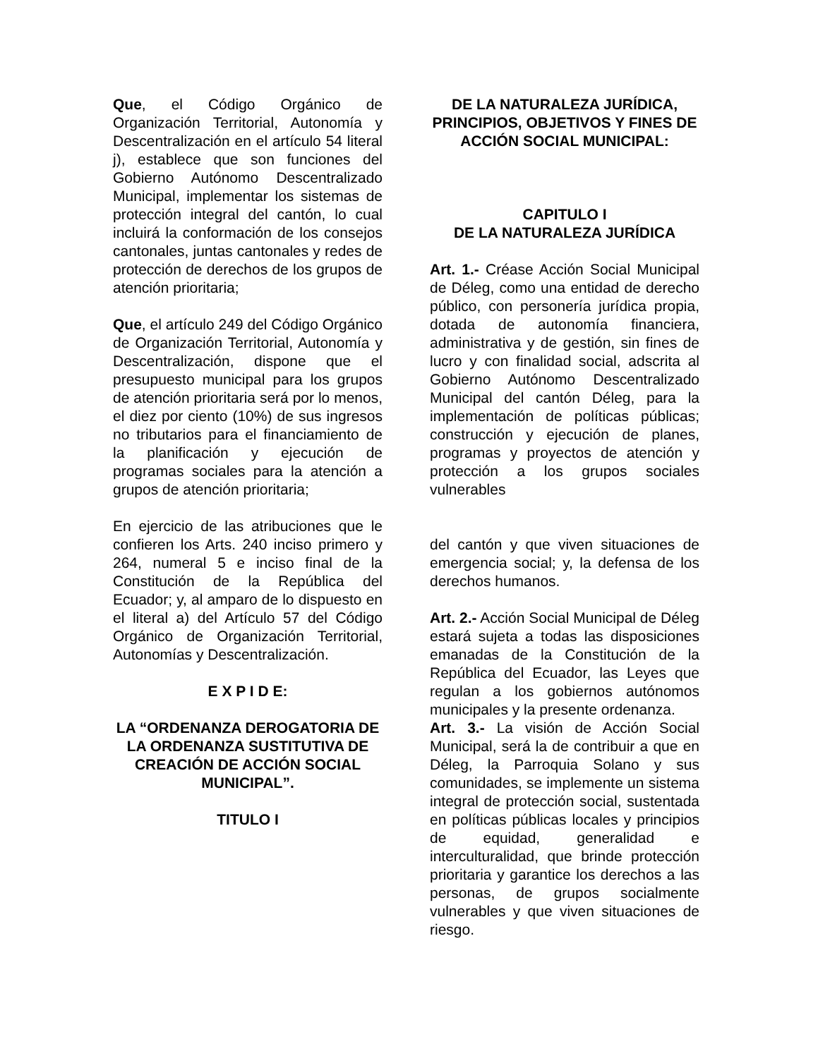Que, el Código Orgánico de Organización Territorial, Autonomía y Descentralización en el artículo 54 literal j), establece que son funciones del Gobierno Autónomo Descentralizado Municipal, implementar los sistemas de protección integral del cantón, lo cual incluirá la conformación de los consejos cantonales, juntas cantonales y redes de protección de derechos de los grupos de atención prioritaria;
Que, el artículo 249 del Código Orgánico de Organización Territorial, Autonomía y Descentralización, dispone que el presupuesto municipal para los grupos de atención prioritaria será por lo menos, el diez por ciento (10%) de sus ingresos no tributarios para el financiamiento de la planificación y ejecución de programas sociales para la atención a grupos de atención prioritaria;
En ejercicio de las atribuciones que le confieren los Arts. 240 inciso primero y 264, numeral 5 e inciso final de la Constitución de la República del Ecuador; y, al amparo de lo dispuesto en el literal a) del Artículo 57 del Código Orgánico de Organización Territorial, Autonomías y Descentralización.
E X P I D E:
LA “ORDENANZA DEROGATORIA DE LA ORDENANZA SUSTITUTIVA DE CREACIÓN DE ACCIÓN SOCIAL MUNICIPAL”.
TITULO I
DE LA NATURALEZA JURÍDICA, PRINCIPIOS, OBJETIVOS Y FINES DE ACCIÓN SOCIAL MUNICIPAL:
CAPITULO I
DE LA NATURALEZA JURÍDICA
Art. 1.- Créase Acción Social Municipal de Déleg, como una entidad de derecho público, con personería jurídica propia, dotada de autonomía financiera, administrativa y de gestión, sin fines de lucro y con finalidad social, adscrita al Gobierno Autónomo Descentralizado Municipal del cantón Déleg, para la implementación de políticas públicas; construcción y ejecución de planes, programas y proyectos de atención y protección a los grupos sociales vulnerables
del cantón y que viven situaciones de emergencia social; y, la defensa de los derechos humanos.
Art. 2.- Acción Social Municipal de Déleg estará sujeta a todas las disposiciones emanadas de la Constitución de la República del Ecuador, las Leyes que regulan a los gobiernos autónomos municipales y la presente ordenanza.
Art. 3.- La visión de Acción Social Municipal, será la de contribuir a que en Déleg, la Parroquia Solano y sus comunidades, se implemente un sistema integral de protección social, sustentada en políticas públicas locales y principios de equidad, generalidad e interculturalidad, que brinde protección prioritaria y garantice los derechos a las personas, de grupos socialmente vulnerables y que viven situaciones de riesgo.